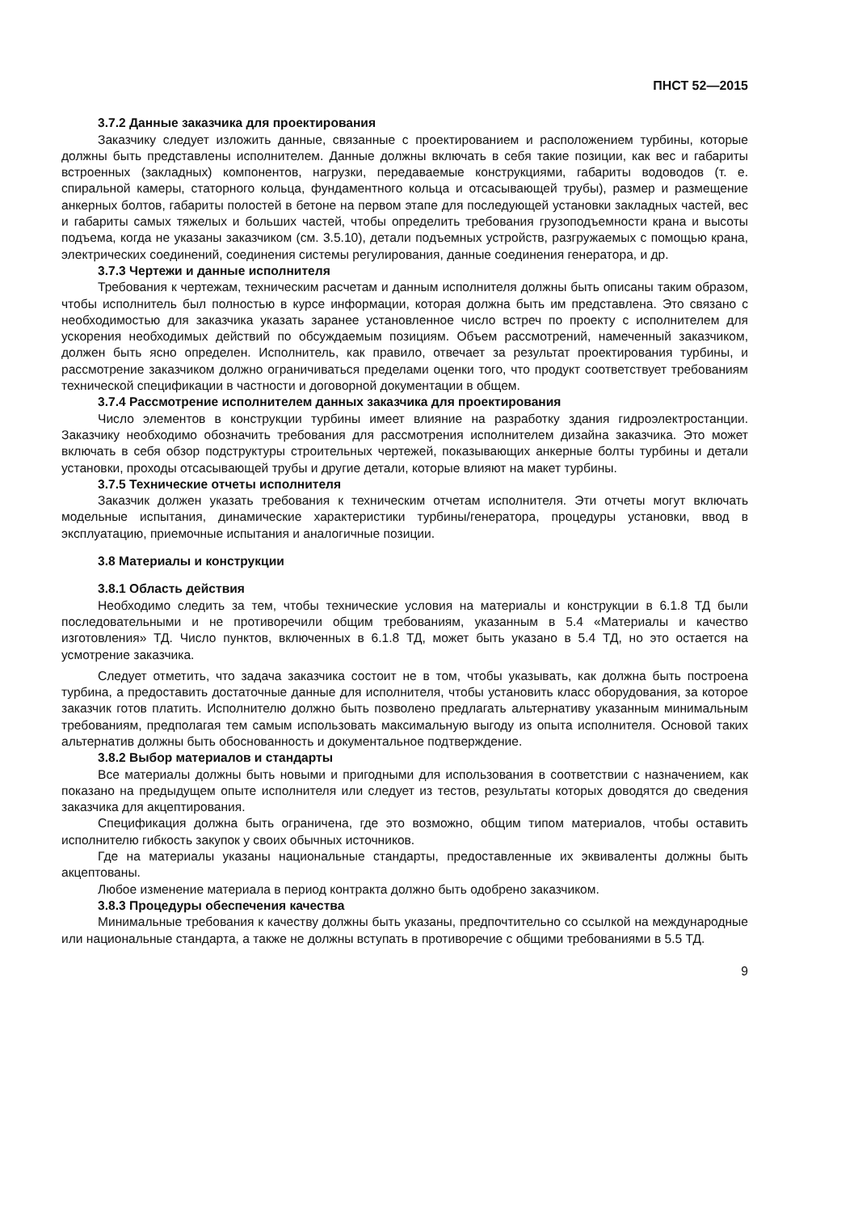ПНСТ 52—2015
3.7.2 Данные заказчика для проектирования
Заказчику следует изложить данные, связанные с проектированием и расположением турбины, которые должны быть представлены исполнителем. Данные должны включать в себя такие позиции, как вес и габариты встроенных (закладных) компонентов, нагрузки, передаваемые конструкциями, габариты водоводов (т. е. спиральной камеры, статорного кольца, фундаментного кольца и отсасывающей трубы), размер и размещение анкерных болтов, габариты полостей в бетоне на первом этапе для последующей установки закладных частей, вес и габариты самых тяжелых и больших частей, чтобы определить требования грузоподъемности крана и высоты подъема, когда не указаны заказчиком (см. 3.5.10), детали подъемных устройств, разгружаемых с помощью крана, электрических соединений, соединения системы регулирования, данные соединения генератора, и др.
3.7.3 Чертежи и данные исполнителя
Требования к чертежам, техническим расчетам и данным исполнителя должны быть описаны таким образом, чтобы исполнитель был полностью в курсе информации, которая должна быть им представлена. Это связано с необходимостью для заказчика указать заранее установленное число встреч по проекту с исполнителем для ускорения необходимых действий по обсуждаемым позициям. Объем рассмотрений, намеченный заказчиком, должен быть ясно определен. Исполнитель, как правило, отвечает за результат проектирования турбины, и рассмотрение заказчиком должно ограничиваться пределами оценки того, что продукт соответствует требованиям технической спецификации в частности и договорной документации в общем.
3.7.4 Рассмотрение исполнителем данных заказчика для проектирования
Число элементов в конструкции турбины имеет влияние на разработку здания гидроэлектростанции. Заказчику необходимо обозначить требования для рассмотрения исполнителем дизайна заказчика. Это может включать в себя обзор подструктуры строительных чертежей, показывающих анкерные болты турбины и детали установки, проходы отсасывающей трубы и другие детали, которые влияют на макет турбины.
3.7.5 Технические отчеты исполнителя
Заказчик должен указать требования к техническим отчетам исполнителя. Эти отчеты могут включать модельные испытания, динамические характеристики турбины/генератора, процедуры установки, ввод в эксплуатацию, приемочные испытания и аналогичные позиции.
3.8 Материалы и конструкции
3.8.1 Область действия
Необходимо следить за тем, чтобы технические условия на материалы и конструкции в 6.1.8 ТД были последовательными и не противоречили общим требованиям, указанным в 5.4 «Материалы и качество изготовления» ТД. Число пунктов, включенных в 6.1.8 ТД, может быть указано в 5.4 ТД, но это остается на усмотрение заказчика.
Следует отметить, что задача заказчика состоит не в том, чтобы указывать, как должна быть построена турбина, а предоставить достаточные данные для исполнителя, чтобы установить класс оборудования, за которое заказчик готов платить. Исполнителю должно быть позволено предлагать альтернативу указанным минимальным требованиям, предполагая тем самым использовать максимальную выгоду из опыта исполнителя. Основой таких альтернатив должны быть обоснованность и документальное подтверждение.
3.8.2 Выбор материалов и стандарты
Все материалы должны быть новыми и пригодными для использования в соответствии с назначением, как показано на предыдущем опыте исполнителя или следует из тестов, результаты которых доводятся до сведения заказчика для акцептирования.
Спецификация должна быть ограничена, где это возможно, общим типом материалов, чтобы оставить исполнителю гибкость закупок у своих обычных источников.
Где на материалы указаны национальные стандарты, предоставленные их эквиваленты должны быть акцептованы.
Любое изменение материала в период контракта должно быть одобрено заказчиком.
3.8.3 Процедуры обеспечения качества
Минимальные требования к качеству должны быть указаны, предпочтительно со ссылкой на международные или национальные стандарта, а также не должны вступать в противоречие с общими требованиями в 5.5 ТД.
9